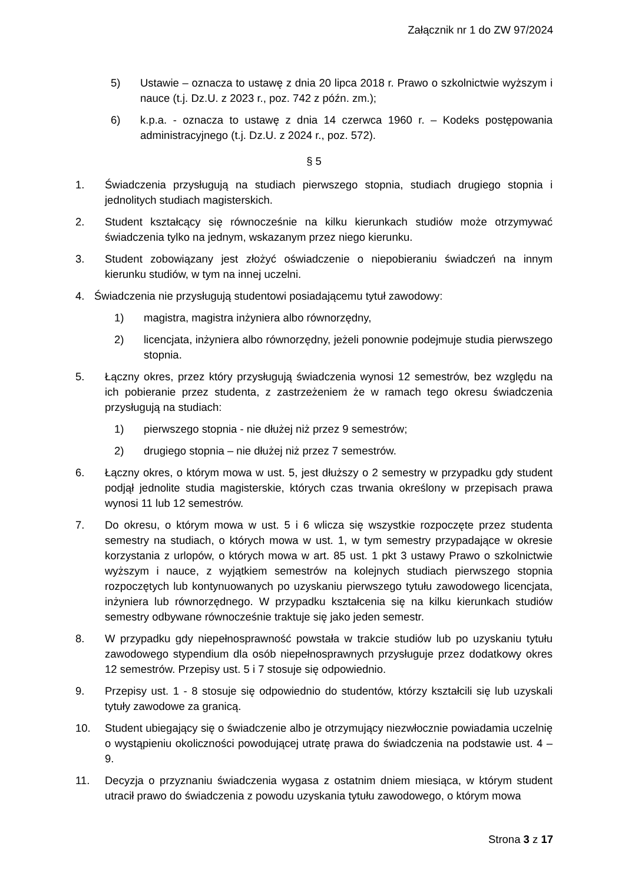Załącznik nr 1 do ZW 97/2024
5) Ustawie – oznacza to ustawę z dnia 20 lipca 2018 r. Prawo o szkolnictwie wyższym i nauce (t.j. Dz.U. z 2023 r., poz. 742 z późn. zm.);
6) k.p.a. - oznacza to ustawę z dnia 14 czerwca 1960 r. – Kodeks postępowania administracyjnego (t.j. Dz.U. z 2024 r., poz. 572).
§ 5
1. Świadczenia przysługują na studiach pierwszego stopnia, studiach drugiego stopnia i jednolitych studiach magisterskich.
2. Student kształcący się równocześnie na kilku kierunkach studiów może otrzymywać świadczenia tylko na jednym, wskazanym przez niego kierunku.
3. Student zobowiązany jest złożyć oświadczenie o niepobieraniu świadczeń na innym kierunku studiów, w tym na innej uczelni.
4. Świadczenia nie przysługują studentowi posiadającemu tytuł zawodowy:
1) magistra, magistra inżyniera albo równorzędny,
2) licencjata, inżyniera albo równorzędny, jeżeli ponownie podejmuje studia pierwszego stopnia.
5. Łączny okres, przez który przysługują świadczenia wynosi 12 semestrów, bez względu na ich pobieranie przez studenta, z zastrzeżeniem że w ramach tego okresu świadczenia przysługują na studiach:
1) pierwszego stopnia - nie dłużej niż przez 9 semestrów;
2) drugiego stopnia – nie dłużej niż przez 7 semestrów.
6. Łączny okres, o którym mowa w ust. 5, jest dłuższy o 2 semestry w przypadku gdy student podjął jednolite studia magisterskie, których czas trwania określony w przepisach prawa wynosi 11 lub 12 semestrów.
7. Do okresu, o którym mowa w ust. 5 i 6 wlicza się wszystkie rozpoczęte przez studenta semestry na studiach, o których mowa w ust. 1, w tym semestry przypadające w okresie korzystania z urlopów, o których mowa w art. 85 ust. 1 pkt 3 ustawy Prawo o szkolnictwie wyższym i nauce, z wyjątkiem semestrów na kolejnych studiach pierwszego stopnia rozpoczętych lub kontynuowanych po uzyskaniu pierwszego tytułu zawodowego licencjata, inżyniera lub równorzędnego. W przypadku kształcenia się na kilku kierunkach studiów semestry odbywane równocześnie traktuje się jako jeden semestr.
8. W przypadku gdy niepełnosprawność powstała w trakcie studiów lub po uzyskaniu tytułu zawodowego stypendium dla osób niepełnosprawnych przysługuje przez dodatkowy okres 12 semestrów. Przepisy ust. 5 i 7 stosuje się odpowiednio.
9. Przepisy ust. 1 - 8 stosuje się odpowiednio do studentów, którzy kształcili się lub uzyskali tytuły zawodowe za granicą.
10. Student ubiegający się o świadczenie albo je otrzymujący niezwłocznie powiadamia uczelnię o wystąpieniu okoliczności powodującej utratę prawa do świadczenia na podstawie ust. 4 – 9.
11. Decyzja o przyznaniu świadczenia wygasa z ostatnim dniem miesiąca, w którym student utracił prawo do świadczenia z powodu uzyskania tytułu zawodowego, o którym mowa
Strona 3 z 17